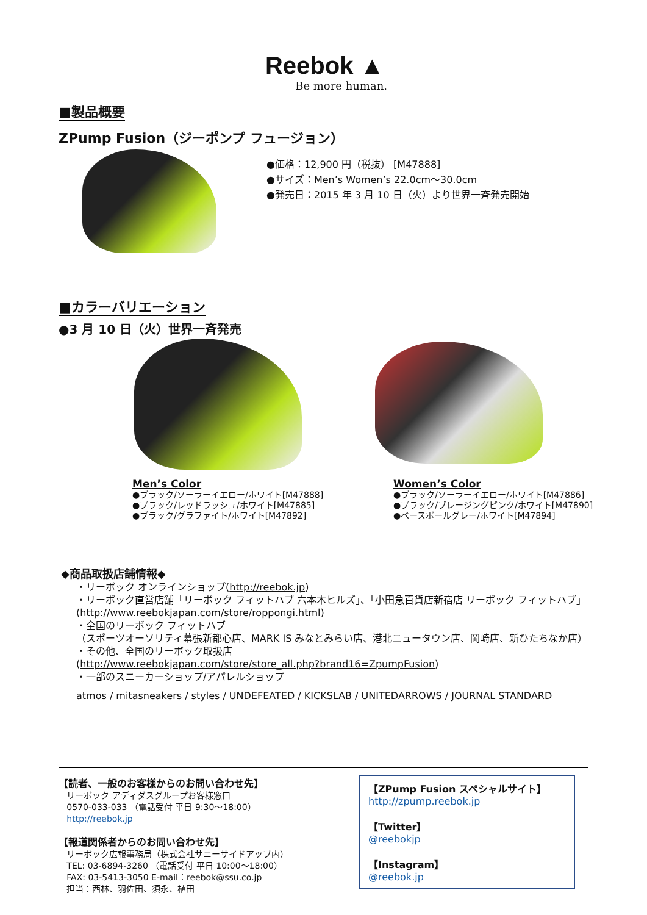Reebok ▲
Be more human.
■製品概要
ZPump Fusion（ジーポンプ フュージョン）
●価格：12,900 円（税抜） [M47888]
●サイズ：Men’s Women’s 22.0cm〜30.0cm
●発売日：2015 年 3 月 10 日（火）より世界一斉発売開始
■カラーバリエーション
●3 月 10 日（火）世界一斉発売
Men’s Color
●ブラック/ソーラーイエロー/ホワイト[M47888]
●ブラック/レッドラッシュ/ホワイト[M47885]
●ブラック/グラファイト/ホワイト[M47892]
Women’s Color
●ブラック/ソーラーイエロー/ホワイト[M47886]
●ブラック/ブレージングピンク/ホワイト[M47890]
●ベースボールグレー/ホワイト[M47894]
◆商品取扱店舗情報◆
・リーボック オンラインショップ(http://reebok.jp)
・リーボック直営店舗「リーボック フィットハブ 六本木ヒルズ」、「小田急百貨店新宿店 リーボック フィットハブ」
(http://www.reebokjapan.com/store/roppongi.html)
・全国のリーボック フィットハブ
（スポーツオーソリティ幕張新都心店、MARK IS みなとみらい店、港北ニュータウン店、岡崎店、新ひたちなか店）
・その他、全国のリーボック取扱店
(http://www.reebokjapan.com/store/store_all.php?brand16=ZpumpFusion)
・一部のスニーカーショップ/アパレルショップ
atmos / mitasneakers / styles / UNDEFEATED / KICKSLAB / UNITEDARROWS / JOURNAL STANDARD
【読者、一般のお客様からのお問い合わせ先】
リーボック アディダスグループお客様窓口
0570-033-033 （電話受付 平日 9:30〜18:00）
http://reebok.jp
【報道関係者からのお問い合わせ先】
リーボック広報事務局（株式会社サニーサイドアップ内）
TEL: 03-6894-3260 （電話受付 平日 10:00〜18:00）
FAX: 03-5413-3050 E-mail：reebok@ssu.co.jp
担当：西林、羽佐田、須永、植田
【ZPump Fusion スペシャルサイト】
http://zpump.reebok.jp
【Twitter】
@reebokjp
【Instagram】
@reebok.jp